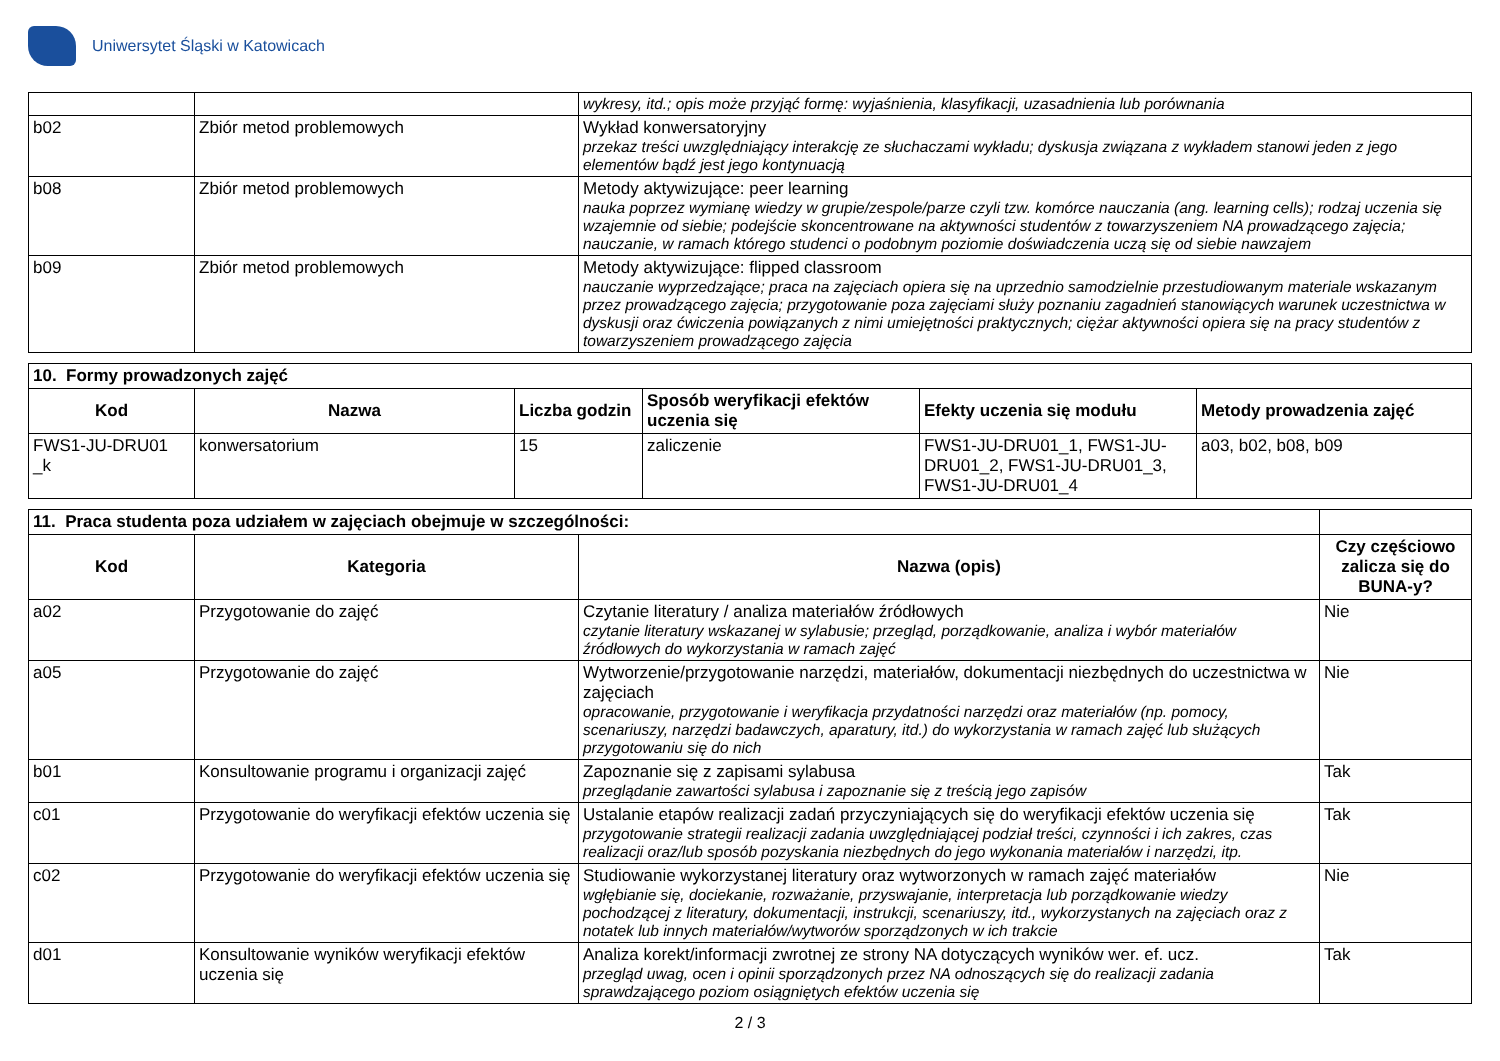Uniwersytet Śląski w Katowicach
| | | wykresy, itd.; opis może przyjąć formę: wyjaśnienia, klasyfikacji, uzasadnienia lub porównania |
| b02 | Zbiór metod problemowych | Wykład konwersatoryjny przekaz treści uwzględniający interakcję ze słuchaczami wykładu; dyskusja związana z wykładem stanowi jeden z jego elementów bądź jest jego kontynuacją |
| b08 | Zbiór metod problemowych | Metody aktywizujące: peer learning nauka poprzez wymianę wiedzy w grupie/zespole/parze czyli tzw. komórce nauczania (ang. learning cells); rodzaj uczenia się wzajemnie od siebie; podejście skoncentrowane na aktywności studentów z towarzyszeniem NA prowadzącego zajęcia; nauczanie, w ramach którego studenci o podobnym poziomie doświadczenia uczą się od siebie nawzajem |
| b09 | Zbiór metod problemowych | Metody aktywizujące: flipped classroom nauczanie wyprzedzające; praca na zajęciach opiera się na uprzednio samodzielnie przestudiowanym materiale wskazanym przez prowadzącego zajęcia; przygotowanie poza zajęciami służy poznaniu zagadnień stanowiących warunek uczestnictwa w dyskusji oraz ćwiczenia powiązanych z nimi umiejętności praktycznych; ciężar aktywności opiera się na pracy studentów z towarzyszeniem prowadzącego zajęcia |
| 10. Formy prowadzonych zajęć | | | | | |
| --- | --- | --- | --- | --- | --- |
| Kod | Nazwa | Liczba godzin | Sposób weryfikacji efektów uczenia się | Efekty uczenia się modułu | Metody prowadzenia zajęć |
| FWS1-JU-DRU01 _k | konwersatorium | 15 | zaliczenie | FWS1-JU-DRU01_1, FWS1-JU-DRU01_2, FWS1-JU-DRU01_3, FWS1-JU-DRU01_4 | a03, b02, b08, b09 |
| 11. Praca studenta poza udziałem w zajęciach obejmuje w szczególności: | | | |
| --- | --- | --- | --- |
| Kod | Kategoria | Nazwa (opis) | Czy częściowo zalicza się do BUNA-y? |
| a02 | Przygotowanie do zajęć | Czytanie literatury / analiza materiałów źródłowych czytanie literatury wskazanej w sylabusie; przegląd, porządkowanie, analiza i wybór materiałów źródłowych do wykorzystania w ramach zajęć | Nie |
| a05 | Przygotowanie do zajęć | Wytworzenie/przygotowanie narzędzi, materiałów, dokumentacji niezbędnych do uczestnictwa w zajęciach opracowanie, przygotowanie i weryfikacja przydatności narzędzi oraz materiałów (np. pomocy, scenariuszy, narzędzi badawczych, aparatury, itd.) do wykorzystania w ramach zajęć lub służących przygotowaniu się do nich | Nie |
| b01 | Konsultowanie programu i organizacji zajęć | Zapoznanie się z zapisami sylabusa przeglądanie zawartości sylabusa i zapoznanie się z treścią jego zapisów | Tak |
| c01 | Przygotowanie do weryfikacji efektów uczenia się | Ustalanie etapów realizacji zadań przyczyniających się do weryfikacji efektów uczenia się przygotowanie strategii realizacji zadania uwzględniającej podział treści, czynności i ich zakres, czas realizacji oraz/lub sposób pozyskania niezbędnych do jego wykonania materiałów i narzędzi, itp. | Tak |
| c02 | Przygotowanie do weryfikacji efektów uczenia się | Studiowanie wykorzystanej literatury oraz wytworzonych w ramach zajęć materiałów wgłębianie się, dociekanie, rozważanie, przyswajanie, interpretacja lub porządkowanie wiedzy pochodzącej z literatury, dokumentacji, instrukcji, scenariuszy, itd., wykorzystanych na zajęciach oraz z notatek lub innych materiałów/wytworów sporządzonych w ich trakcie | Nie |
| d01 | Konsultowanie wyników weryfikacji efektów uczenia się | Analiza korekt/informacji zwrotnej ze strony NA dotyczących wyników wer. ef. ucz. przegląd uwag, ocen i opinii sporządzonych przez NA odnoszących się do realizacji zadania sprawdzającego poziom osiągniętych efektów uczenia się | Tak |
2 / 3